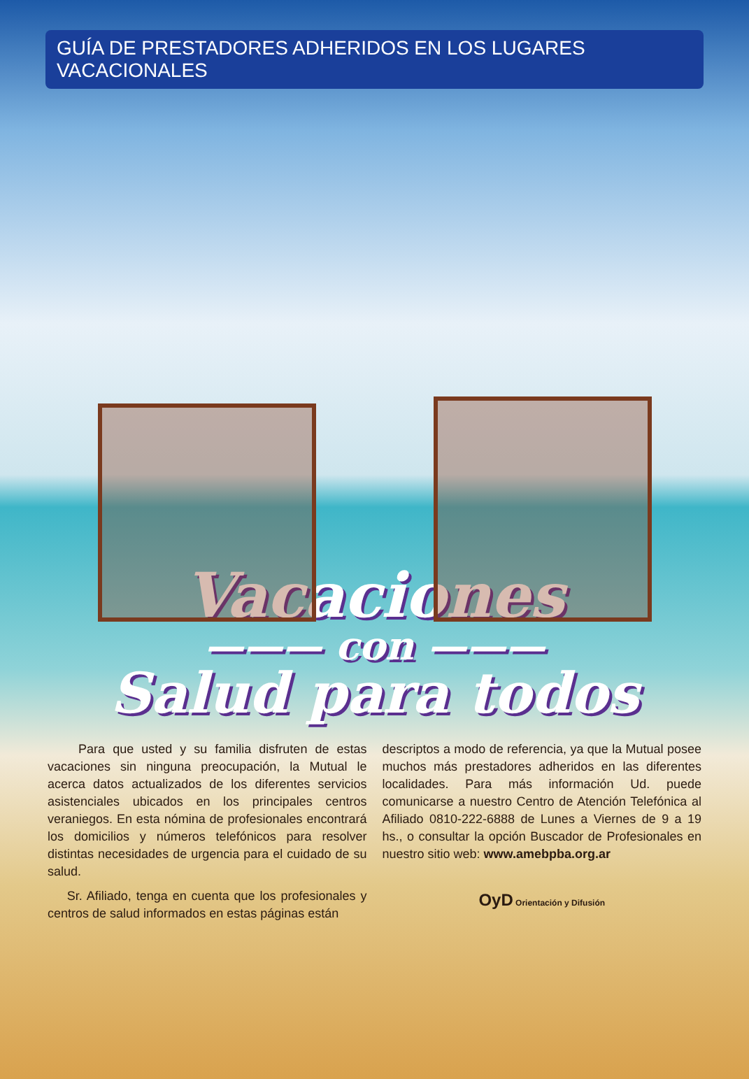GUÍA DE PRESTADORES ADHERIDOS EN LOS LUGARES VACACIONALES
Vacaciones
——— con ———
Salud para todos
Para que usted y su familia disfruten de estas vacaciones sin ninguna preocupación, la Mutual le acerca datos actualizados de los diferentes servicios asistenciales ubicados en los principales centros veraniegos. En esta nómina de profesionales encontrará los domicilios y números telefónicos para resolver distintas necesidades de urgencia para el cuidado de su salud.
Sr. Afiliado, tenga en cuenta que los profesionales y centros de salud informados en estas páginas están
descriptos a modo de referencia, ya que la Mutual posee muchos más prestadores adheridos en las diferentes localidades. Para más información Ud. puede comunicarse a nuestro Centro de Atención Telefónica al Afiliado 0810-222-6888 de Lunes a Viernes de 9 a 19 hs., o consultar la opción Buscador de Profesionales en nuestro sitio web: www.amebpba.org.ar
OyD Orientación y Difusión